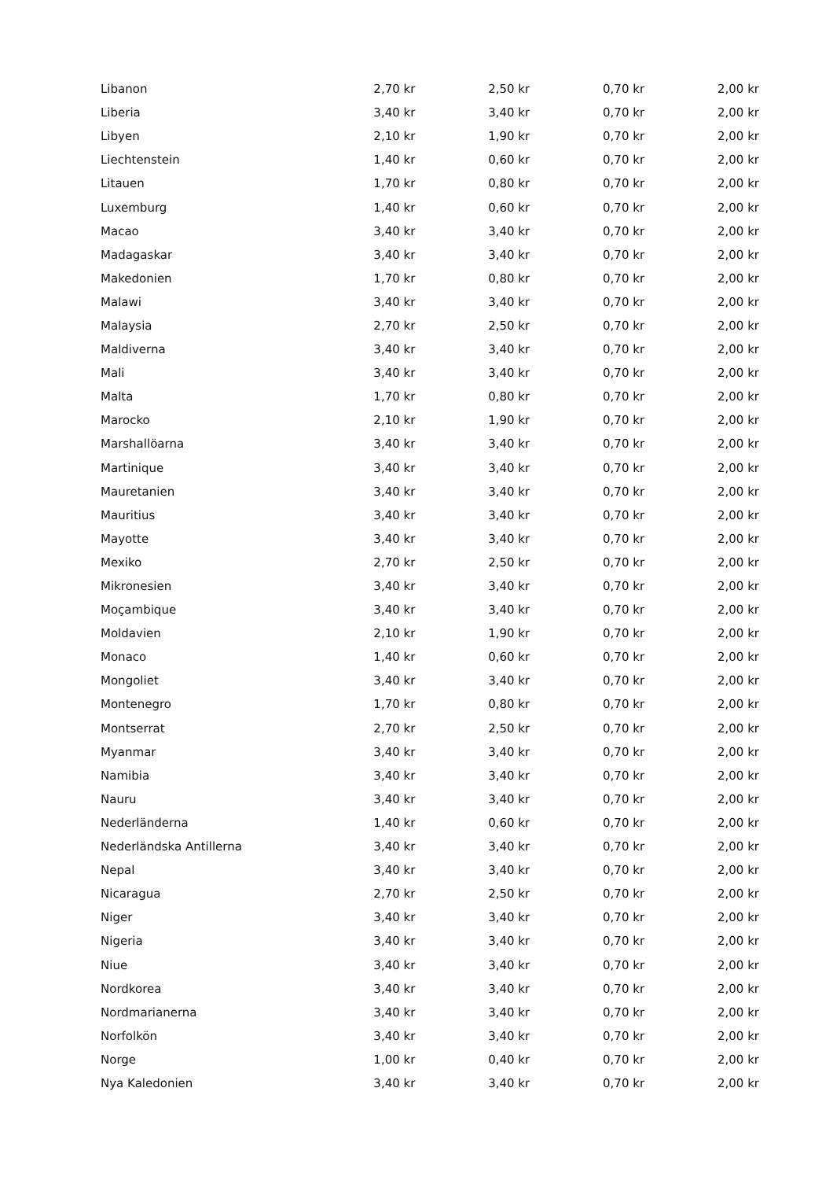| Libanon | 2,70 kr | 2,50 kr | 0,70 kr | 2,00 kr |
| Liberia | 3,40 kr | 3,40 kr | 0,70 kr | 2,00 kr |
| Libyen | 2,10 kr | 1,90 kr | 0,70 kr | 2,00 kr |
| Liechtenstein | 1,40 kr | 0,60 kr | 0,70 kr | 2,00 kr |
| Litauen | 1,70 kr | 0,80 kr | 0,70 kr | 2,00 kr |
| Luxemburg | 1,40 kr | 0,60 kr | 0,70 kr | 2,00 kr |
| Macao | 3,40 kr | 3,40 kr | 0,70 kr | 2,00 kr |
| Madagaskar | 3,40 kr | 3,40 kr | 0,70 kr | 2,00 kr |
| Makedonien | 1,70 kr | 0,80 kr | 0,70 kr | 2,00 kr |
| Malawi | 3,40 kr | 3,40 kr | 0,70 kr | 2,00 kr |
| Malaysia | 2,70 kr | 2,50 kr | 0,70 kr | 2,00 kr |
| Maldiverna | 3,40 kr | 3,40 kr | 0,70 kr | 2,00 kr |
| Mali | 3,40 kr | 3,40 kr | 0,70 kr | 2,00 kr |
| Malta | 1,70 kr | 0,80 kr | 0,70 kr | 2,00 kr |
| Marocko | 2,10 kr | 1,90 kr | 0,70 kr | 2,00 kr |
| Marshallöarna | 3,40 kr | 3,40 kr | 0,70 kr | 2,00 kr |
| Martinique | 3,40 kr | 3,40 kr | 0,70 kr | 2,00 kr |
| Mauretanien | 3,40 kr | 3,40 kr | 0,70 kr | 2,00 kr |
| Mauritius | 3,40 kr | 3,40 kr | 0,70 kr | 2,00 kr |
| Mayotte | 3,40 kr | 3,40 kr | 0,70 kr | 2,00 kr |
| Mexiko | 2,70 kr | 2,50 kr | 0,70 kr | 2,00 kr |
| Mikronesien | 3,40 kr | 3,40 kr | 0,70 kr | 2,00 kr |
| Moçambique | 3,40 kr | 3,40 kr | 0,70 kr | 2,00 kr |
| Moldavien | 2,10 kr | 1,90 kr | 0,70 kr | 2,00 kr |
| Monaco | 1,40 kr | 0,60 kr | 0,70 kr | 2,00 kr |
| Mongoliet | 3,40 kr | 3,40 kr | 0,70 kr | 2,00 kr |
| Montenegro | 1,70 kr | 0,80 kr | 0,70 kr | 2,00 kr |
| Montserrat | 2,70 kr | 2,50 kr | 0,70 kr | 2,00 kr |
| Myanmar | 3,40 kr | 3,40 kr | 0,70 kr | 2,00 kr |
| Namibia | 3,40 kr | 3,40 kr | 0,70 kr | 2,00 kr |
| Nauru | 3,40 kr | 3,40 kr | 0,70 kr | 2,00 kr |
| Nederländerna | 1,40 kr | 0,60 kr | 0,70 kr | 2,00 kr |
| Nederländska Antillerna | 3,40 kr | 3,40 kr | 0,70 kr | 2,00 kr |
| Nepal | 3,40 kr | 3,40 kr | 0,70 kr | 2,00 kr |
| Nicaragua | 2,70 kr | 2,50 kr | 0,70 kr | 2,00 kr |
| Niger | 3,40 kr | 3,40 kr | 0,70 kr | 2,00 kr |
| Nigeria | 3,40 kr | 3,40 kr | 0,70 kr | 2,00 kr |
| Niue | 3,40 kr | 3,40 kr | 0,70 kr | 2,00 kr |
| Nordkorea | 3,40 kr | 3,40 kr | 0,70 kr | 2,00 kr |
| Nordmarianerna | 3,40 kr | 3,40 kr | 0,70 kr | 2,00 kr |
| Norfolkön | 3,40 kr | 3,40 kr | 0,70 kr | 2,00 kr |
| Norge | 1,00 kr | 0,40 kr | 0,70 kr | 2,00 kr |
| Nya Kaledonien | 3,40 kr | 3,40 kr | 0,70 kr | 2,00 kr |